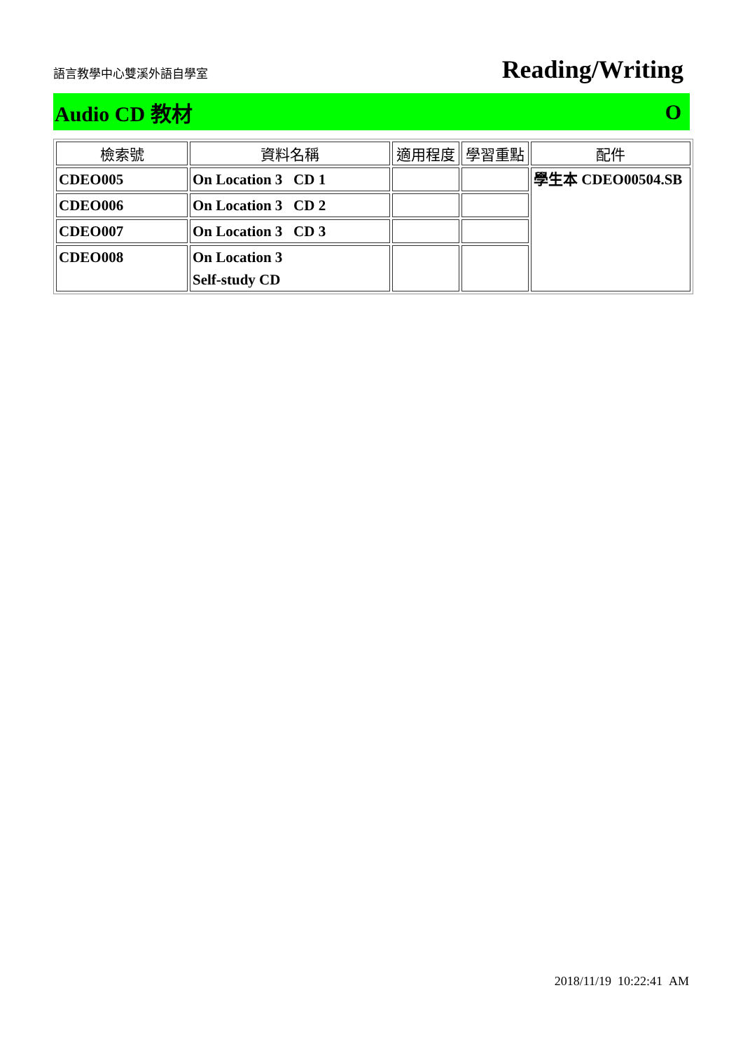語言教學中心雙溪外語自學室
Reading/Writing
Audio CD 教材 O
| 檢索號 | 資料名稱 | 適用程度 | 學習重點 | 配件 |
| --- | --- | --- | --- | --- |
| CDEO005 | On Location 3 CD 1 | | | 學生本 CDEO00504.SB |
| CDEO006 | On Location 3 CD 2 | | | |
| CDEO007 | On Location 3 CD 3 | | | |
| CDEO008 | On Location 3 Self-study CD | | | |
2018/11/19 10:22:41 AM